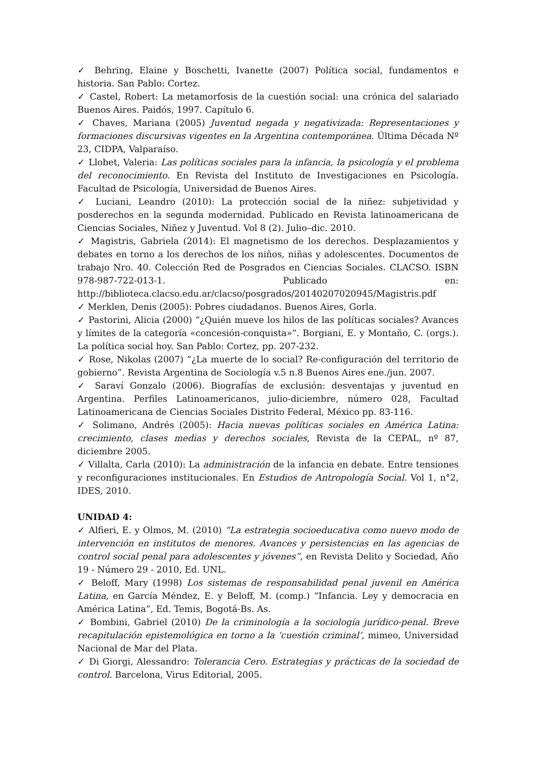✓ Behring, Elaine y Boschetti, Ivanette (2007) Política social, fundamentos e historia. San Pablo: Cortez.
✓ Castel, Robert: La metamorfosis de la cuestión social: una crónica del salariado Buenos Aires. Paidós, 1997. Capítulo 6.
✓ Chaves, Mariana (2005) Juventud negada y negativizada: Representaciones y formaciones discursivas vigentes en la Argentina contemporánea. Última Década Nº 23, CIDPA, Valparaíso.
✓ Llobet, Valeria: Las políticas sociales para la infancia, la psicología y el problema del reconocimiento. En Revista del Instituto de Investigaciones en Psicología. Facultad de Psicología, Universidad de Buenos Aires.
✓ Luciani, Leandro (2010): La protección social de la niñez: subjetividad y posderechos en la segunda modernidad. Publicado en Revista latinoamericana de Ciencias Sociales, Niñez y Juventud. Vol 8 (2). Julio–dic. 2010.
✓ Magistris, Gabriela (2014): El magnetismo de los derechos. Desplazamientos y debates en torno a los derechos de los niños, niñas y adolescentes. Documentos de trabajo Nro. 40. Colección Red de Posgrados en Ciencias Sociales. CLACSO. ISBN 978-987-722-013-1. Publicado en: http://biblioteca.clacso.edu.ar/clacso/posgrados/20140207020945/Magistris.pdf
✓ Merklen, Denis (2005): Pobres ciudadanos. Buenos Aires, Gorla.
✓ Pastorini, Alicia (2000) “¿Quién mueve los hilos de las políticas sociales? Avances y límites de la categoría «concesión-conquista»”. Borgiani, E. y Montaño, C. (orgs.). La política social hoy. San Pablo: Cortez, pp. 207-232.
✓ Rose, Nikolas (2007) “¿La muerte de lo social? Re-configuración del territorio de gobierno”. Revista Argentina de Sociología v.5 n.8 Buenos Aires ene./jun. 2007.
✓ Saraví Gonzalo (2006). Biografías de exclusión: desventajas y juventud en Argentina. Perfiles Latinoamericanos, julio-diciembre, número 028, Facultad Latinoamericana de Ciencias Sociales Distrito Federal, México pp. 83-116.
✓ Solimano, Andrés (2005): Hacia nuevas políticas sociales en América Latina: crecimiento, clases medias y derechos sociales, Revista de la CEPAL, nº 87, diciembre 2005.
✓ Villalta, Carla (2010): La administración de la infancia en debate. Entre tensiones y reconfiguraciones institucionales. En Estudios de Antropología Social. Vol 1, n°2, IDES, 2010.
UNIDAD 4:
✓ Alfieri, E. y Olmos, M. (2010) “La estrategia socioeducativa como nuevo modo de intervención en institutos de menores. Avances y persistencias en las agencias de control social penal para adolescentes y jóvenes”, en Revista Delito y Sociedad, Año 19 - Número 29 - 2010, Ed. UNL.
✓ Beloff, Mary (1998) Los sistemas de responsabilidad penal juvenil en América Latina, en García Méndez, E. y Beloff, M. (comp.) “Infancia. Ley y democracia en América Latina”, Ed. Temis, Bogotá-Bs. As.
✓ Bombini, Gabriel (2010) De la criminología a la sociología jurídico-penal. Breve recapitulación epistemológica en torno a la ‘cuestión criminal’, mimeo, Universidad Nacional de Mar del Plata.
✓ Di Giorgi, Alessandro: Tolerancia Cero. Estrategias y prácticas de la sociedad de control. Barcelona, Virus Editorial, 2005.